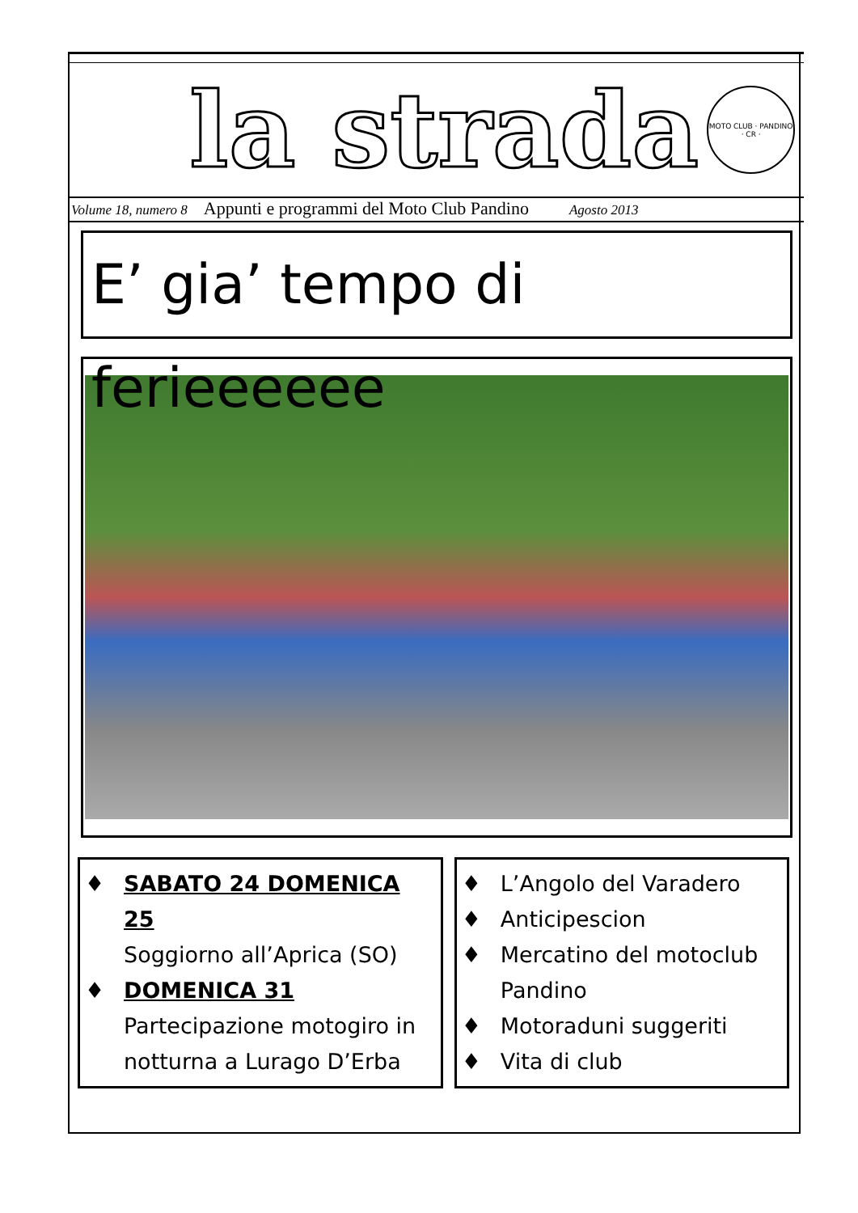la strada
MOTO CLUB · PANDINO · CR ·
Volume 18, numero 8 Appunti e programmi del Moto Club Pandino Agosto 2013
E’ gia’ tempo di ferieeeeee
♦ SABATO 24 DOMENICA 25
Soggiorno all’Aprica (SO)
♦ DOMENICA 31
Partecipazione motogiro in notturna a Lurago D’Erba
♦ L’Angolo del Varadero
♦ Anticipescion
♦ Mercatino del motoclub Pandino
♦ Motoraduni suggeriti
♦ Vita di club